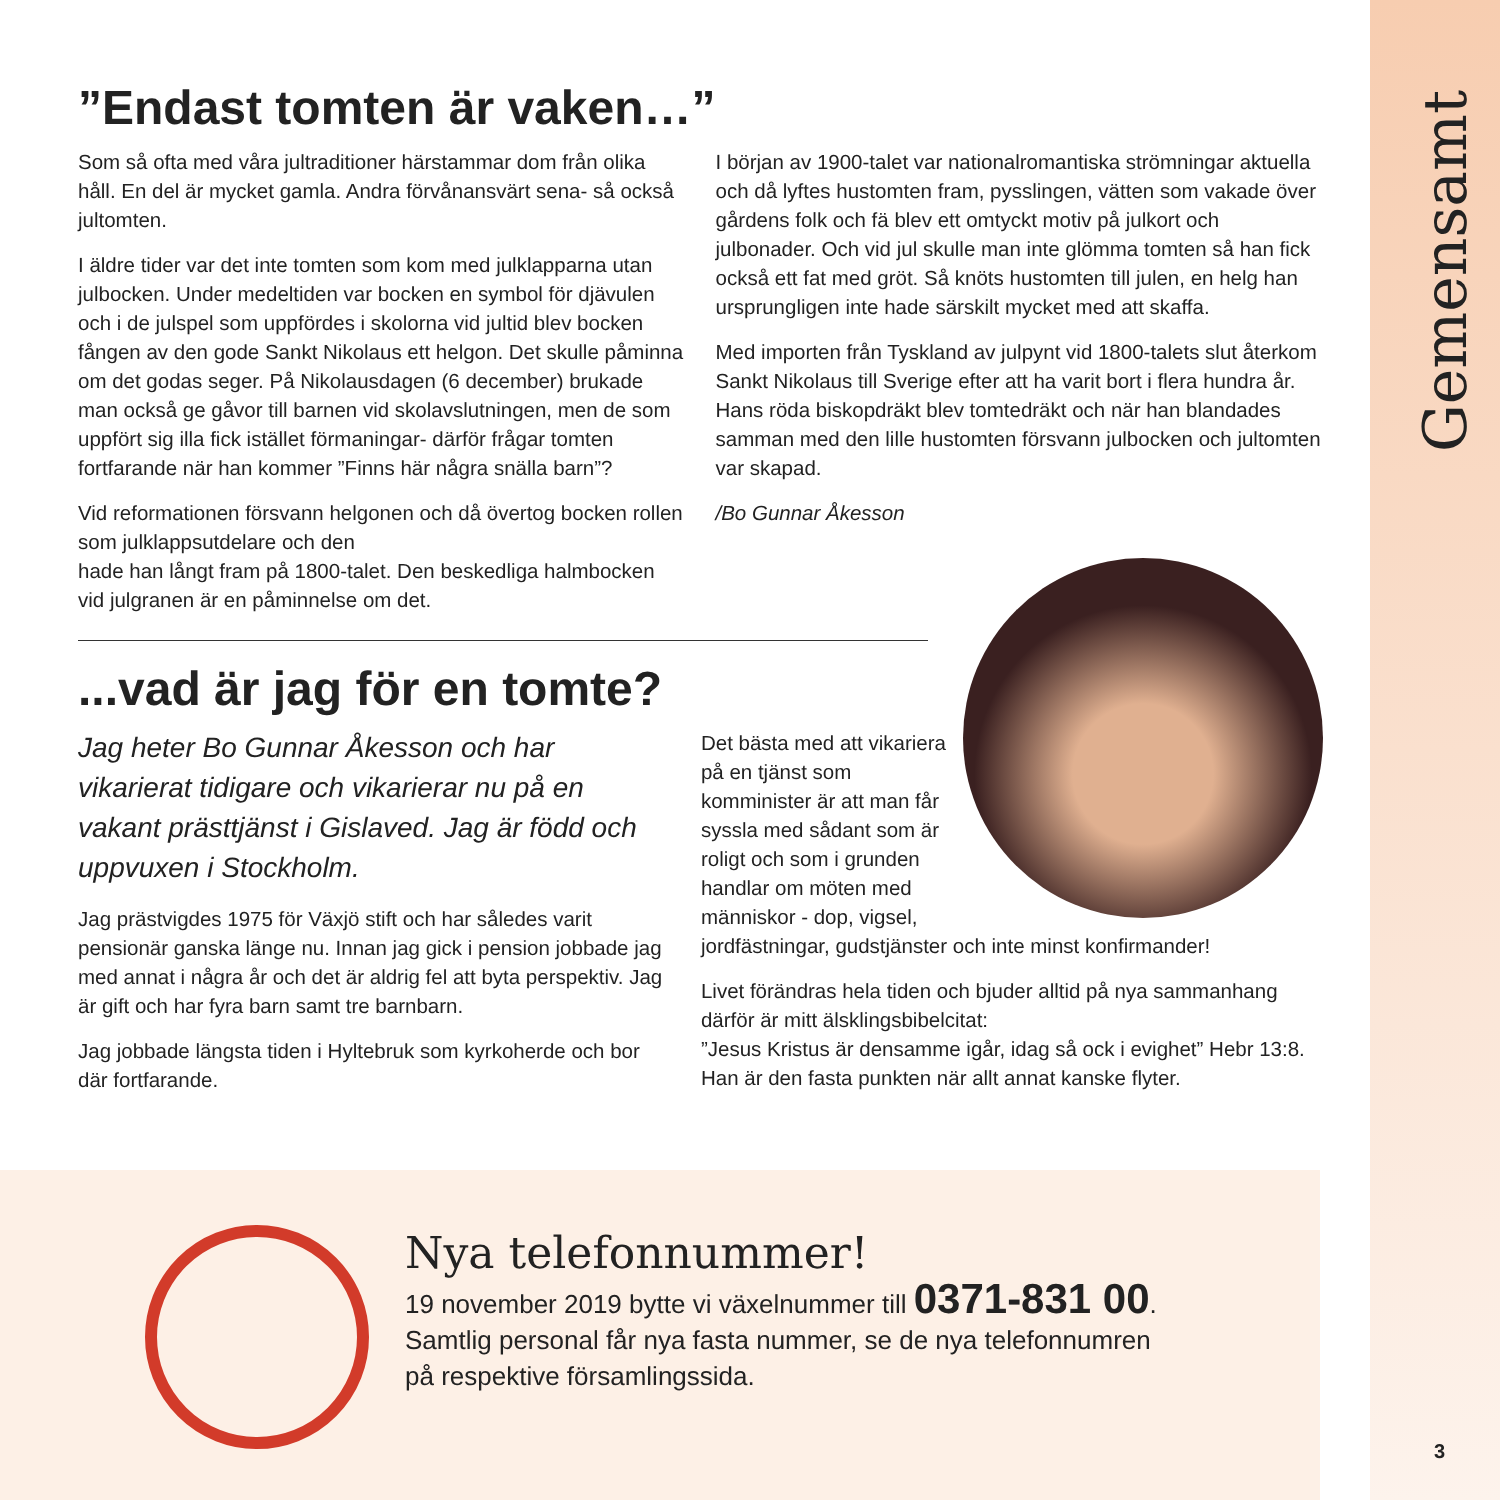Gemensamt
3
”Endast tomten är vaken…”
Som så ofta med våra jultraditioner härstammar dom från olika håll. En del är mycket gamla. Andra förvånansvärt sena- så också jultomten.
I äldre tider var det inte tomten som kom med julklapparna utan julbocken. Under medeltiden var bocken en symbol för djävulen och i de julspel som uppfördes i skolorna vid jultid blev bocken fången av den gode Sankt Nikolaus ett helgon. Det skulle påminna om det godas seger. På Nikolausdagen (6 december) brukade man också ge gåvor till barnen vid skolavslutningen, men de som uppfört sig illa fick istället förmaningar- därför frågar tomten fortfarande när han kommer ”Finns här några snälla barn”?
Vid reformationen försvann helgonen och då övertog bocken rollen som julklappsutdelare och den
hade han långt fram på 1800-talet. Den beskedliga halmbocken vid julgranen är en påminnelse om det.
I början av 1900-talet var nationalromantiska strömningar aktuella och då lyftes hustomten fram, pysslingen, vätten som vakade över gårdens folk och fä blev ett omtyckt motiv på julkort och julbonader. Och vid jul skulle man inte glömma tomten så han fick också ett fat med gröt. Så knöts hustomten till julen, en helg han ursprungligen inte hade särskilt mycket med att skaffa.
Med importen från Tyskland av julpynt vid 1800-talets slut återkom Sankt Nikolaus till Sverige efter att ha varit bort i flera hundra år. Hans röda biskopdräkt blev tomtedräkt och när han blandades samman med den lille hustomten försvann julbocken och jultomten var skapad.
/Bo Gunnar Åkesson
...vad är jag för en tomte?
Jag heter Bo Gunnar Åkesson och har vikarierat tidigare och vikarierar nu på en vakant prästtjänst i Gislaved. Jag är född och uppvuxen i Stockholm.
Jag prästvigdes 1975 för Växjö stift och har således varit pensionär ganska länge nu. Innan jag gick i pension jobbade jag med annat i några år och det är aldrig fel att byta perspektiv. Jag är gift och har fyra barn samt tre barnbarn.
Jag jobbade längsta tiden i Hyltebruk som kyrkoherde och bor där fortfarande.
Det bästa med att vikariera på en tjänst som komminister är att man får syssla med sådant som är roligt och som i grunden handlar om möten med människor - dop, vigsel, jordfästningar, gudstjänster och inte minst konfirmander!
Livet förändras hela tiden och bjuder alltid på nya sammanhang därför är mitt älsklingsbibelcitat:
”Jesus Kristus är densamme igår, idag så ock i evighet” Hebr 13:8. Han är den fasta punkten när allt annat kanske flyter.
Nya telefonnummer!
19 november 2019 bytte vi växelnummer till 0371-831 00.
Samtlig personal får nya fasta nummer, se de nya telefonnumren
på respektive församlingssida.